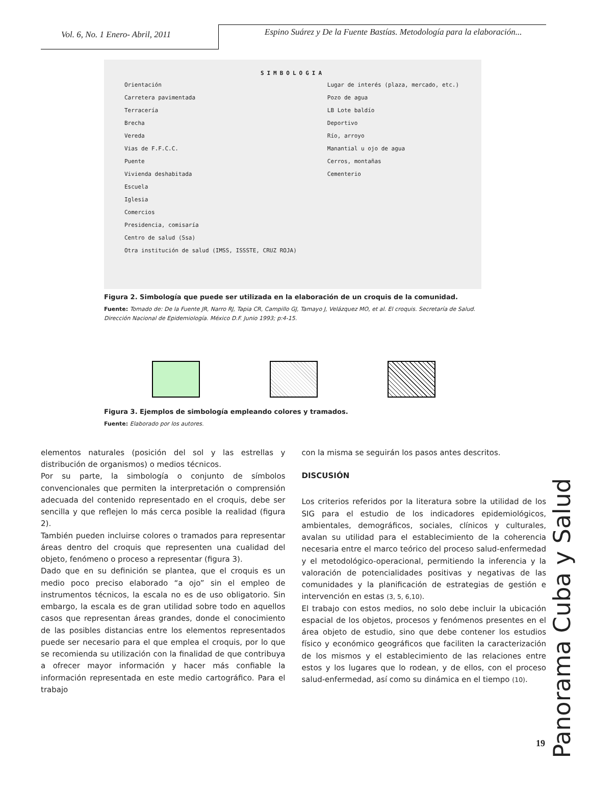Vol. 6, No. 1 Enero- Abril, 2011
Espino Suárez y De la Fuente Bastías. Metodología para la elaboración...
SIMBOLOGIA
Orientación
Carretera pavimentada
Terracería
Brecha
Vereda
Vias de F.F.C.C.
Puente
Vivienda deshabitada
Escuela
Iglesia
Comercios
Presidencia, comisaría
Centro de salud (Ssa)
Otra institución de salud (IMSS, ISSSTE, CRUZ ROJA)
Lugar de interés (plaza, mercado, etc.)
Pozo de agua
LB Lote baldío
Deportivo
Río, arroyo
Manantial u ojo de agua
Cerros, montañas
Cementerio
Figura 2. Simbología que puede ser utilizada en la elaboración de un croquis de la comunidad.
Fuente: Tomado de: De la Fuente JR, Narro RJ, Tapia CR, Campillo GJ, Tamayo J, Velázquez MO, et al. El croquis. Secretaría de Salud. Dirección Nacional de Epidemiología. México D.F. Junio 1993; p:4-15.
Figura 3. Ejemplos de simbología empleando colores y tramados.
Fuente: Elaborado por los autores.
elementos naturales (posición del sol y las estrellas y distribución de organismos) o medios técnicos.
Por su parte, la simbología o conjunto de símbolos convencionales que permiten la interpretación o comprensión adecuada del contenido representado en el croquis, debe ser sencilla y que reflejen lo más cerca posible la realidad (figura 2).
También pueden incluirse colores o tramados para representar áreas dentro del croquis que representen una cualidad del objeto, fenómeno o proceso a representar (figura 3).
Dado que en su definición se plantea, que el croquis es un medio poco preciso elaborado “a ojo” sin el empleo de instrumentos técnicos, la escala no es de uso obligatorio. Sin embargo, la escala es de gran utilidad sobre todo en aquellos casos que representan áreas grandes, donde el conocimiento de las posibles distancias entre los elementos representados puede ser necesario para el que emplea el croquis, por lo que se recomienda su utilización con la finalidad de que contribuya a ofrecer mayor información y hacer más confiable la información representada en este medio cartográfico. Para el trabajo
con la misma se seguirán los pasos antes descritos.
DISCUSIÓN
Los criterios referidos por la literatura sobre la utilidad de los SIG para el estudio de los indicadores epidemiológicos, ambientales, demográficos, sociales, clínicos y culturales, avalan su utilidad para el establecimiento de la coherencia necesaria entre el marco teórico del proceso salud-enfermedad y el metodológico-operacional, permitiendo la inferencia y la valoración de potencialidades positivas y negativas de las comunidades y la planificación de estrategias de gestión e intervención en estas (3, 5, 6,10).
El trabajo con estos medios, no solo debe incluir la ubicación espacial de los objetos, procesos y fenómenos presentes en el área objeto de estudio, sino que debe contener los estudios físico y económico geográficos que faciliten la caracterización de los mismos y el establecimiento de las relaciones entre estos y los lugares que lo rodean, y de ellos, con el proceso salud-enfermedad, así como su dinámica en el tiempo (10).
Panorama Cuba y Salud
19